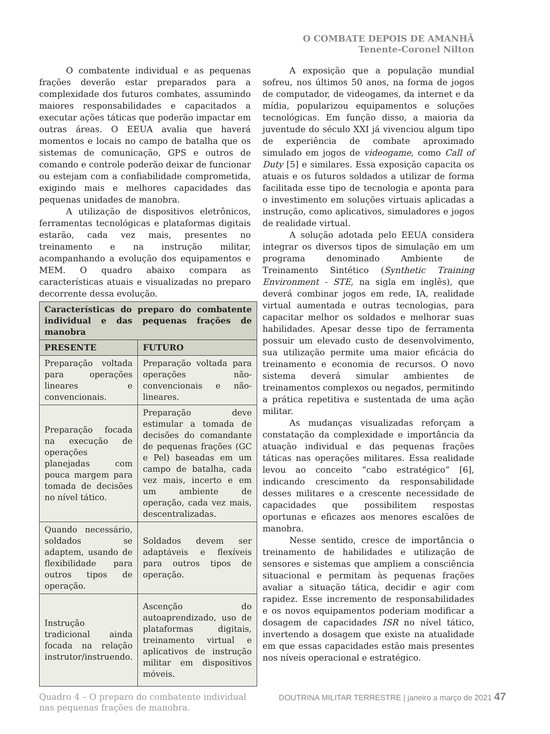O COMBATE DEPOIS DE AMANHÃ
Tenente-Coronel Nilton
O combatente individual e as pequenas frações deverão estar preparados para a complexidade dos futuros combates, assumindo maiores responsabilidades e capacitados a executar ações táticas que poderão impactar em outras áreas. O EEUA avalia que haverá momentos e locais no campo de batalha que os sistemas de comunicação, GPS e outros de comando e controle poderão deixar de funcionar ou estejam com a confiabilidade comprometida, exigindo mais e melhores capacidades das pequenas unidades de manobra.
A utilização de dispositivos eletrônicos, ferramentas tecnológicas e plataformas digitais estarão, cada vez mais, presentes no treinamento e na instrução militar, acompanhando a evolução dos equipamentos e MEM. O quadro abaixo compara as características atuais e visualizadas no preparo decorrente dessa evolução.
| Características do preparo do combatente individual e das pequenas frações de manobra | |
| --- | --- |
| PRESENTE | FUTURO |
| Preparação voltada para operações lineares e convencionais. | Preparação voltada para operações não-convencionais e não-lineares. |
| Preparação focada na execução de operações planejadas com pouca margem para tomada de decisões no nível tático. | Preparação deve estimular a tomada de decisões do comandante de pequenas frações (GC e Pel) baseadas em um campo de batalha, cada vez mais, incerto e em um ambiente de operação, cada vez mais, descentralizadas. |
| Quando necessário, soldados se adaptem, usando de flexibilidade para outros tipos de operação. | Soldados devem ser adaptáveis e flexíveis para outros tipos de operação. |
| Instrução tradicional ainda focada na relação instrutor/instruendo. | Ascenção do autoaprendizado, uso de plataformas digitais, treinamento virtual e aplicativos de instrução militar em dispositivos móveis. |
Quadro 4 – O preparo do combatente individual nas pequenas frações de manobra.
A exposição que a população mundial sofreu, nos últimos 50 anos, na forma de jogos de computador, de videogames, da internet e da mídia, popularizou equipamentos e soluções tecnológicas. Em função disso, a maioria da juventude do século XXI já vivenciou algum tipo de experiência de combate aproximado simulado em jogos de videogame, como Call of Duty [5] e similares. Essa exposição capacita os atuais e os futuros soldados a utilizar de forma facilitada esse tipo de tecnologia e aponta para o investimento em soluções virtuais aplicadas a instrução, como aplicativos, simuladores e jogos de realidade virtual.
A solução adotada pelo EEUA considera integrar os diversos tipos de simulação em um programa denominado Ambiente de Treinamento Sintético (Synthetic Training Environment - STE, na sigla em inglês), que deverá combinar jogos em rede, IA, realidade virtual aumentada e outras tecnologias, para capacitar melhor os soldados e melhorar suas habilidades. Apesar desse tipo de ferramenta possuir um elevado custo de desenvolvimento, sua utilização permite uma maior eficácia do treinamento e economia de recursos. O novo sistema deverá simular ambientes de treinamentos complexos ou negados, permitindo a prática repetitiva e sustentada de uma ação militar.
As mudanças visualizadas reforçam a constatação da complexidade e importância da atuação individual e das pequenas frações táticas nas operações militares. Essa realidade levou ao conceito “cabo estratégico” [6], indicando crescimento da responsabilidade desses militares e a crescente necessidade de capacidades que possibilitem respostas oportunas e eficazes aos menores escalões de manobra.
Nesse sentido, cresce de importância o treinamento de habilidades e utilização de sensores e sistemas que ampliem a consciência situacional e permitam às pequenas frações avaliar a situação tática, decidir e agir com rapidez. Esse incremento de responsabilidades e os novos equipamentos poderiam modificar a dosagem de capacidades ISR no nível tático, invertendo a dosagem que existe na atualidade em que essas capacidades estão mais presentes nos níveis operacional e estratégico.
DOUTRINA MILITAR TERRESTRE | janeiro a março de 2021 47